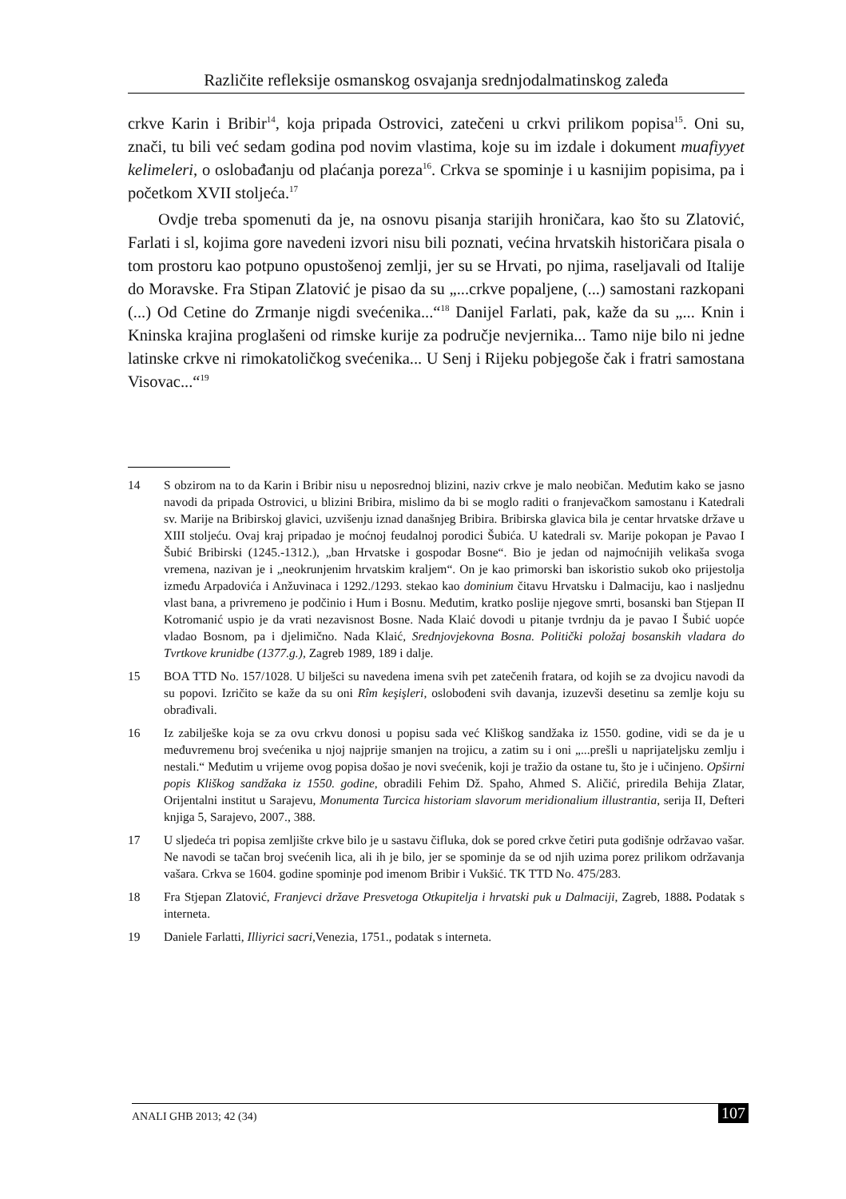Različite refleksije osmanskog osvajanja srednjodalmatinskog zaleđa
crkve Karin i Bribir<sup>14</sup>, koja pripada Ostrovici, zatečeni u crkvi prilikom popisa<sup>15</sup>. Oni su, znači, tu bili već sedam godina pod novim vlastima, koje su im izdale i dokument muafiyyet kelimeleri, o oslobađanju od plaćanja poreza<sup>16</sup>. Crkva se spominje i u kasnijim popisima, pa i početkom XVII stoljeća.<sup>17</sup>
Ovdje treba spomenuti da je, na osnovu pisanja starijih hroničara, kao što su Zlatović, Farlati i sl, kojima gore navedeni izvori nisu bili poznati, većina hrvatskih historičara pisala o tom prostoru kao potpuno opustošenoj zemlji, jer su se Hrvati, po njima, raseljavali od Italije do Moravske. Fra Stipan Zlatović je pisao da su „...crkve popaljene, (...) samostani razkopani (...) Od Cetine do Zrmanje nigdi svećenika...“<sup>18</sup> Danijel Farlati, pak, kaže da su „... Knin i Kninska krajina proglašeni od rimske kurije za područje nevjernika... Tamo nije bilo ni jedne latinske crkve ni rimokatoličkog svećenika... U Senj i Rijeku pobjegoše čak i fratri samostana Visovac...“<sup>19</sup>
14 S obzirom na to da Karin i Bribir nisu u neposrednoj blizini, naziv crkve je malo neobičan. Međutim kako se jasno navodi da pripada Ostrovici, u blizini Bribira, mislimo da bi se moglo raditi o franjevačkom samostanu i Katedrali sv. Marije na Bribirskoj glavici, uzvišenju iznad današnjeg Bribira. Bribirska glavica bila je centar hrvatske države u XIII stoljeću. Ovaj kraj pripadao je moćnoj feudalnoj porodici Šubića. U katedrali sv. Marije pokopan je Pavao I Šubić Bribirski (1245.-1312.), „ban Hrvatske i gospodar Bosne“. Bio je jedan od najmoćnijih velikaša svoga vremena, nazivan je i „neokrunjenim hrvatskim kraljem“. On je kao primorski ban iskoristio sukob oko prijestolja između Arpadovića i Anžuvinaca i 1292./1293. stekao kao dominium čitavu Hrvatsku i Dalmaciju, kao i nasljednu vlast bana, a privremeno je podčinio i Hum i Bosnu. Međutim, kratko poslije njegove smrti, bosanski ban Stjepan II Kotromanić uspio je da vrati nezavisnost Bosne. Nada Klaić dovodi u pitanje tvrdnju da je pavao I Šubić uopće vladao Bosnom, pa i djelimično. Nada Klaić, Srednjovjekovna Bosna. Politički položaj bosanskih vladara do Tvrtkove krunidbe (1377.g.), Zagreb 1989, 189 i dalje.
15 BOA TTD No. 157/1028. U bilješci su navedena imena svih pet zatečenih fratara, od kojih se za dvojicu navodi da su popovi. Izričito se kaže da su oni Rîm keşişleri, oslobođeni svih davanja, izuzevši desetinu sa zemlje koju su obrađivali.
16 Iz zabilješke koja se za ovu crkvu donosi u popisu sada već Kliškog sandžaka iz 1550. godine, vidi se da je u međuvremenu broj svećenika u njoj najprije smanjen na trojicu, a zatim su i oni „...prešli u naprijateljsku zemlju i nestali.“ Međutim u vrijeme ovog popisa došao je novi svećenik, koji je tražio da ostane tu, što je i učinjeno. Opširni popis Kliškog sandžaka iz 1550. godine, obradili Fehim Dž. Spaho, Ahmed S. Aličić, priredila Behija Zlatar, Orijentalni institut u Sarajevu, Monumenta Turcica historiam slavorum meridionalium illustrantia, serija II, Defteri knjiga 5, Sarajevo, 2007., 388.
17 U sljedeća tri popisa zemljište crkve bilo je u sastavu čifluka, dok se pored crkve četiri puta godišnje održavao vašar. Ne navodi se tačan broj svećenih lica, ali ih je bilo, jer se spominje da se od njih uzima porez prilikom održavanja vašara. Crkva se 1604. godine spominje pod imenom Bribir i Vukšić. TK TTD No. 475/283.
18 Fra Stjepan Zlatović, Franjevci države Presvetoga Otkupitelja i hrvatski puk u Dalmaciji, Zagreb, 1888. Podatak s interneta.
19 Daniele Farlatti, Illiyrici sacri,Venezia, 1751., podatak s interneta.
ANALI GHB 2013; 42 (34) 107